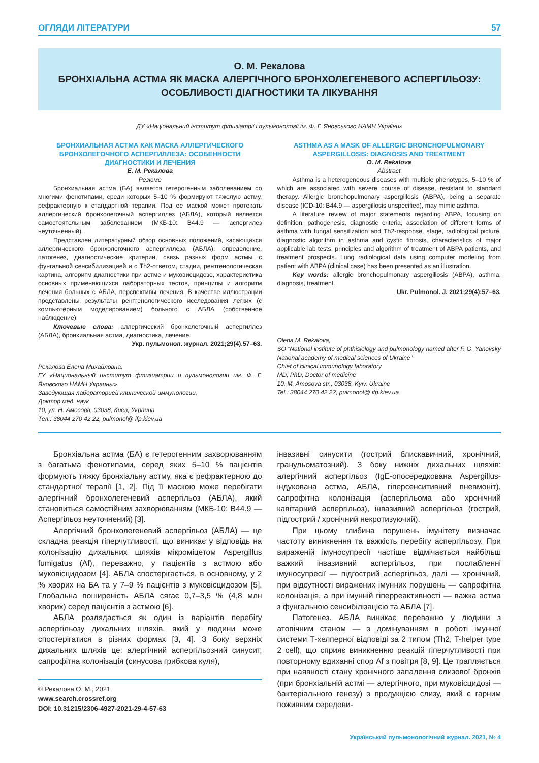ОГЛЯДИ ЛІТЕРАТУРИ 57
О. М. Рекалова
БРОНХІАЛЬНА АСТМА ЯК МАСКА АЛЕРГІЧНОГО БРОНХОЛЕГЕНЕВОГО АСПЕРГІЛЬОЗУ:
ОСОБЛИВОСТІ ДІАГНОСТИКИ ТА ЛІКУВАННЯ
ДУ «Національний інститут фтизіатрії і пульмонології ім. Ф. Г. Яновського НАМН України»
БРОНХИАЛЬНАЯ АСТМА КАК МАСКА АЛЛЕРГИЧЕСКОГО БРОНХОЛЕГОЧНОГО АСПЕРГИЛЛЕЗА: ОСОБЕННОСТИ ДИАГНОСТИКИ И ЛЕЧЕНИЯ
Е. М. Рекалова
Резюме
Бронхиальная астма (БА) является гетерогенным заболеванием со многими фенотипами, среди которых 5–10 % формируют тяжелую астму, рефрактерную к стандартной терапии. Под ее маской может протекать аллергический бронхолегочный аспергиллез (АБЛА), который является самостоятельным заболеванием (МКБ-10: B44.9 — аспергилез неуточненный).
Представлен литературный обзор основных положений, касающихся аллергического бронхолегочного аспергиллеза (АБЛА): определение, патогенез, диагностические критерии, связь разных форм астмы с фунгальной сенсибилизацией и с Th2-ответом, стадии, рентгенологическая картина, алгоритм диагностики при астме и муковисцидозе, характеристика основных применяющихся лабораторных тестов, принципы и алгоритм лечения больных с АБЛА, перспективы лечения. В качестве иллюстрации представлены результаты рентгенологического исследования легких (с компьютерным моделированием) больного с АБЛА (собственное наблюдение).
Ключевые слова: аллергический бронхолегочный аспергиллез (АБЛА), бронхиальная астма, диагностика, лечение.
Укр. пульмонол. журнал. 2021;29(4).57–63.
Рекалова Елена Михайловна,
ГУ «Национальный институт фтизиатрии и пульмонологии им. Ф. Г. Яновского НАМН Украины»
Заведующая лабораторией клинической иммунологии,
Доктор мед. наук
10, ул. Н. Амосова, 03038, Киев, Украина
Тел.: 38044 270 42 22, pulmonol@ ifp.kiev.ua
ASTHMA AS A MASK OF ALLERGIC BRONCHOPULMONARY ASPERGILLOSIS: DIAGNOSIS AND TREATMENT
O. M. Rekalova
Abstract
Asthma is a heterogeneous diseases with multiple phenotypes, 5–10 % of which are associated with severe course of disease, resistant to standard therapy. Allergic bronchopulmonary aspergillosis (ABPA), being a separate disease (ICD-10: B44.9 — aspergillosis unspecified), may mimic asthma.
A literature review of major statements regarding ABPA, focusing on definition, pathogenesis, diagnostic criteria, association of different forms of asthma with fungal sensitization and Th2-response, stage, radiological picture, diagnostic algorithm in asthma and cystic fibrosis, characteristics of major applicable lab tests, principles and algorithm of treatment of ABPA patients, and treatment prospects. Lung radiological data using computer modeling from patient with ABPA (clinical case) has been presented as an illustration.
Key words: allergic bronchopulmonary aspergillosis (ABPA), asthma, diagnosis, treatment.
Ukr. Pulmonol. J. 2021;29(4):57–63.
Olena M. Rekalova,
SO “National institute of phthisiology and pulmonology named after F. G. Yanovsky National academy of medical sciences of Ukraine”
Chief of clinical immunology laboratory
MD, PhD, Doctor of medicine
10, M. Amosova str., 03038, Kyiv, Ukraine
Tel.: 38044 270 42 22, pulmonol@ ifp.kiev.ua
Бронхіальна астма (БА) є гетерогенним захворюванням з багатьма фенотипами, серед яких 5–10 % пацієнтів формують тяжку бронхіальну астму, яка є рефрактерною до стандартної терапії [1, 2]. Під її маскою може перебігати алергічний бронхолегеневий аспергільоз (АБЛА), який становиться самостійним захворюванням (МКБ-10: B44.9 — Аспергільоз неуточнений) [3].
Алергічний бронхолегеневий аспергільоз (АБЛА) — це складна реакція гіперчутливості, що виникає у відповідь на колонізацію дихальних шляхів мікроміцетом Aspergillus fumigatus (Af), переважно, у пацієнтів з астмою або муковісцидозом [4]. АБЛА спостерігається, в основному, у 2 % хворих на БА та у 7–9 % пацієнтів з муковісцидозом [5]. Глобальна поширеність АБЛА сягає 0,7–3,5 % (4,8 млн хворих) серед пацієнтів з астмою [6].
АБЛА розлядається як один із варіантів перебігу аспергільозу дихальних шляхів, який у людини може спостерігатися в різних формах [3, 4]. З боку верхніх дихальних шляхів це: алергічний аспергільозний синусит, сапрофітна колонізація (синусова грибкова куля),
© Рекалова О. М., 2021
www.search.crossref.org
DOI: 10.31215/2306-4927-2021-29-4-57-63
інвазивні синусити (гострий блискавичний, хронічний, гранульоматозний). З боку нижніх дихальних шляхів: алергічний аспергільоз (IgE-опосередкована Aspergillus-індукована астма, АБЛА, гіперсенситивний пневмоніт), сапрофітна колонізація (аспергільома або хронічний кавітарний аспергільоз), інвазивний аспергільоз (гострий, підгострий / хронічний некротизуючий).
При цьому глибина порушень імунітету визначає частоту виникнення та важкість перебігу аспергільозу. При вираженій імуносупресії частіше відмічається найбільш важкий інвазивний аспергільоз, при послабленні імуносупресії — підгострий аспергільоз, далі — хронічний, при відсутності виражених імунних порушень — сапрофітна колонізація, а при імунній гіперреактивності — важка астма з фунгальною сенсибілізацією та АБЛА [7].
Патогенез. АБЛА виникає переважно у людини з атопічним станом — з домінуванням в роботі імунної системи Т-хелперної відповіді за 2 типом (Th2, T-helper type 2 cell), що сприяє виникненню реакцій гіперчутливості при повторному вдиханні спор Af з повітря [8, 9]. Це трапляється при наявності стану хронічного запалення слизової бронхів (при бронхіальній астмі — алергічного, при муковісцидозі — бактеріального генезу) з продукцією слизу, який є гарним поживним середови-
Український пульмонологічний журнал. 2021, № 4